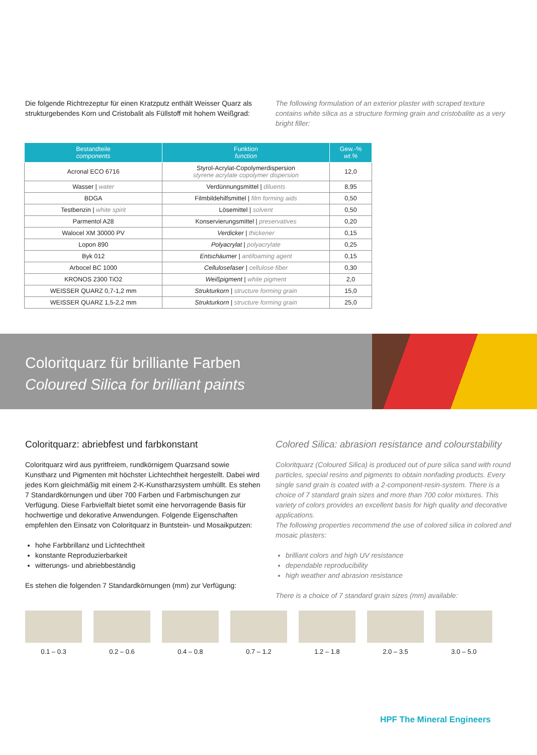Die folgende Richtrezeptur für einen Kratzputz enthält Weisser Quarz als strukturgebendes Korn und Cristobalit als Füllstoff mit hohem Weißgrad:
The following formulation of an exterior plaster with scraped texture contains white silica as a structure forming grain and cristobalite as a very bright filler:
| Bestandteile components | Funktion function | Gew.-% wt.% |
| --- | --- | --- |
| Acronal ECO 6716 | Styrol-Acrylat-Copolymerdispersion styrene acrylate copolymer dispersion | 12,0 |
| Wasser / water | Verdünnungsmittel / diluents | 8,95 |
| BDGA | Filmbildehilfsmittel / film forming aids | 0,50 |
| Testbenzin / white spirit | Lösemittel / solvent | 0,50 |
| Parmentol A28 | Konservierungsmittel / preservatives | 0,20 |
| Walocel XM 30000 PV | Verdicker / thickener | 0,15 |
| Lopon 890 | Polyacrylat / polyacrylate | 0,25 |
| Byk 012 | Entschäumer / antifoaming agent | 0,15 |
| Arbocel BC 1000 | Cellulosefaser / cellulose fiber | 0,30 |
| KRONOS 2300 TiO2 | Weißpigment / white pigment | 2,0 |
| WEISSER QUARZ 0,7-1,2 mm | Strukturkorn / structure forming grain | 15,0 |
| WEISSER QUARZ 1,5-2,2 mm | Strukturkorn / structure forming grain | 25,0 |
Coloritquarz für brilliante Farben
Coloured Silica for brilliant paints
Coloritquarz: abriebfest und farbkonstant
Coloritquarz wird aus pyritfreiem, rundkörnigem Quarzsand sowie Kunstharz und Pigmenten mit höchster Lichtechtheit hergestellt. Dabei wird jedes Korn gleichmäßig mit einem 2-K-Kunstharzsystem umhüllt. Es stehen 7 Standardkörnungen und über 700 Farben und Farbmischungen zur Verfügung. Diese Farbvielfalt bietet somit eine hervorragende Basis für hochwertige und dekorative Anwendungen. Folgende Eigenschaften empfehlen den Einsatz von Coloritquarz in Buntstein- und Mosaikputzen:
hohe Farbbrillanz und Lichtechtheit
konstante Reproduzierbarkeit
witterungs- und abriebbeständig
Es stehen die folgenden 7 Standardkörnungen (mm) zur Verfügung:
Colored Silica: abrasion resistance and colourstability
Coloritquarz (Coloured Silica) is produced out of pure silica sand with round particles, special resins and pigments to obtain nonfading products. Every single sand grain is coated with a 2-component-resin-system. There is a choice of 7 standard grain sizes and more than 700 color mixtures. This variety of colors provides an excellent basis for high quality and decorative applications.
The following properties recommend the use of colored silica in colored and mosaic plasters:
brilliant colors and high UV resistance
dependable reproducibility
high weather and abrasion resistance
There is a choice of 7 standard grain sizes (mm) available:
0.1 – 0.3 0.2 – 0.6 0.4 – 0.8 0.7 – 1.2 1.2 – 1.8 2.0 – 3.5 3.0 – 5.0
HPF The Mineral Engineers